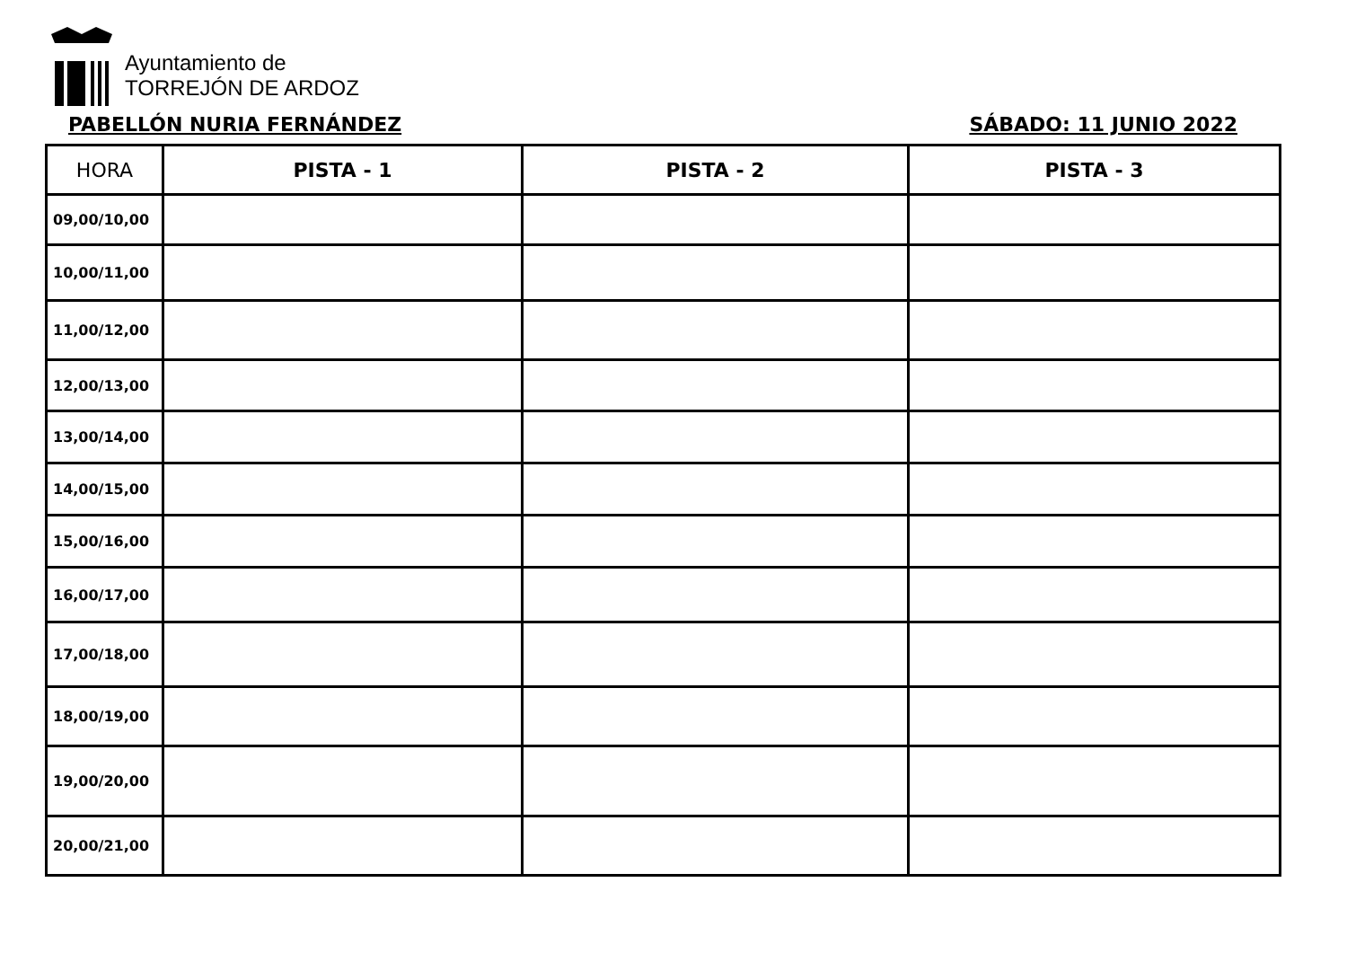Ayuntamiento de
TORREJÓN DE ARDOZ
PABELLÓN NURIA FERNÁNDEZ SÁBADO: 11 JUNIO 2022
| HORA | PISTA - 1 | PISTA - 2 | PISTA - 3 |
| --- | --- | --- | --- |
| 09,00/10,00 | | | |
| 10,00/11,00 | | | |
| 11,00/12,00 | | | |
| 12,00/13,00 | | | |
| 13,00/14,00 | | | |
| 14,00/15,00 | | | |
| 15,00/16,00 | | | |
| 16,00/17,00 | | | |
| 17,00/18,00 | | | |
| 18,00/19,00 | | | |
| 19,00/20,00 | | | |
| 20,00/21,00 | | | |